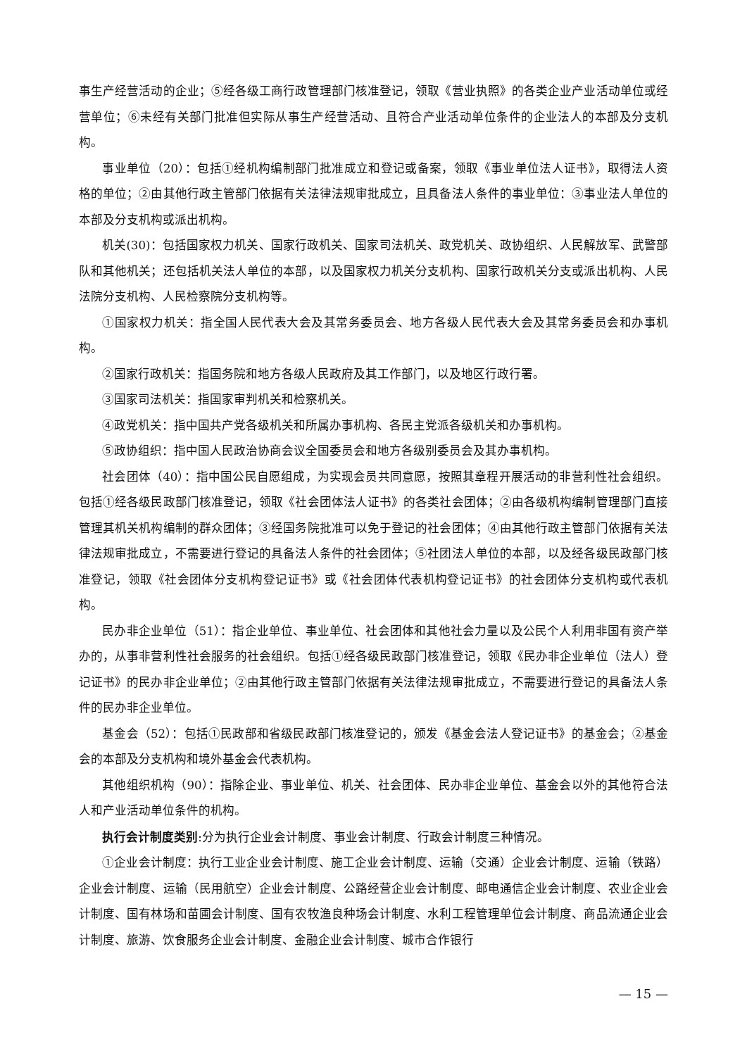事生产经营活动的企业；⑤经各级工商行政管理部门核准登记，领取《营业执照》的各类企业产业活动单位或经营单位；⑥未经有关部门批准但实际从事生产经营活动、且符合产业活动单位条件的企业法人的本部及分支机构。
事业单位（20）：包括①经机构编制部门批准成立和登记或备案，领取《事业单位法人证书》，取得法人资格的单位；②由其他行政主管部门依据有关法律法规审批成立，且具备法人条件的事业单位：③事业法人单位的本部及分支机构或派出机构。
机关(30)：包括国家权力机关、国家行政机关、国家司法机关、政党机关、政协组织、人民解放军、武警部队和其他机关；还包括机关法人单位的本部，以及国家权力机关分支机构、国家行政机关分支或派出机构、人民法院分支机构、人民检察院分支机构等。
①国家权力机关：指全国人民代表大会及其常务委员会、地方各级人民代表大会及其常务委员会和办事机构。
②国家行政机关：指国务院和地方各级人民政府及其工作部门，以及地区行政行署。
③国家司法机关：指国家审判机关和检察机关。
④政党机关：指中国共产党各级机关和所属办事机构、各民主党派各级机关和办事机构。
⑤政协组织：指中国人民政治协商会议全国委员会和地方各级别委员会及其办事机构。
社会团体（40）：指中国公民自愿组成，为实现会员共同意愿，按照其章程开展活动的非营利性社会组织。包括①经各级民政部门核准登记，领取《社会团体法人证书》的各类社会团体；②由各级机构编制管理部门直接管理其机关机构编制的群众团体；③经国务院批准可以免于登记的社会团体；④由其他行政主管部门依据有关法律法规审批成立，不需要进行登记的具备法人条件的社会团体；⑤社团法人单位的本部，以及经各级民政部门核准登记，领取《社会团体分支机构登记证书》或《社会团体代表机构登记证书》的社会团体分支机构或代表机构。
民办非企业单位（51）：指企业单位、事业单位、社会团体和其他社会力量以及公民个人利用非国有资产举办的，从事非营利性社会服务的社会组织。包括①经各级民政部门核准登记，领取《民办非企业单位（法人）登记证书》的民办非企业单位；②由其他行政主管部门依据有关法律法规审批成立，不需要进行登记的具备法人条件的民办非企业单位。
基金会（52）：包括①民政部和省级民政部门核准登记的，颁发《基金会法人登记证书》的基金会；②基金会的本部及分支机构和境外基金会代表机构。
其他组织机构（90）：指除企业、事业单位、机关、社会团体、民办非企业单位、基金会以外的其他符合法人和产业活动单位条件的机构。
执行会计制度类别:分为执行企业会计制度、事业会计制度、行政会计制度三种情况。
①企业会计制度：执行工业企业会计制度、施工企业会计制度、运输（交通）企业会计制度、运输（铁路）企业会计制度、运输（民用航空）企业会计制度、公路经营企业会计制度、邮电通信企业会计制度、农业企业会计制度、国有林场和苗圃会计制度、国有农牧渔良种场会计制度、水利工程管理单位会计制度、商品流通企业会计制度、旅游、饮食服务企业会计制度、金融企业会计制度、城市合作银行
— 15 —